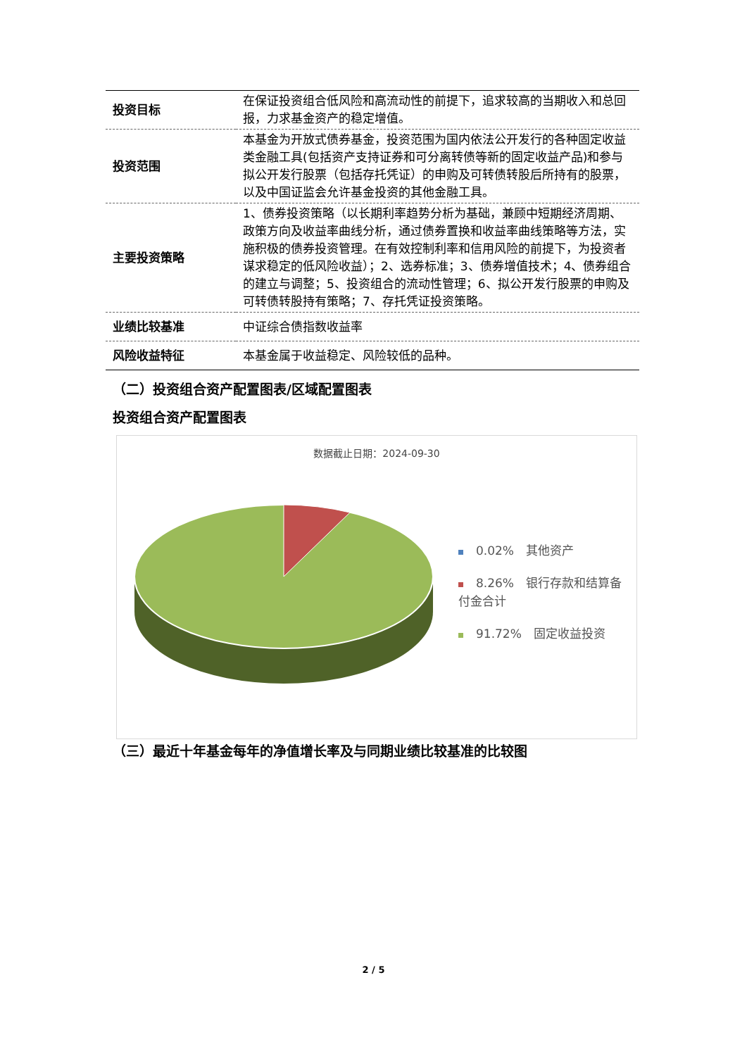| 投资目标 | 在保证投资组合低风险和高流动性的前提下，追求较高的当期收入和总回报，力求基金资产的稳定增值。 |
| 投资范围 | 本基金为开放式债券基金，投资范围为国内依法公开发行的各种固定收益类金融工具(包括资产支持证券和可分离转债等新的固定收益产品)和参与拟公开发行股票（包括存托凭证）的申购及可转债转股后所持有的股票，以及中国证监会允许基金投资的其他金融工具。 |
| 主要投资策略 | 1、债券投资策略（以长期利率趋势分析为基础，兼顾中短期经济周期、政策方向及收益率曲线分析，通过债券置换和收益率曲线策略等方法，实施积极的债券投资管理。在有效控制利率和信用风险的前提下，为投资者谋求稳定的低风险收益）；2、选券标准；3、债券增值技术；4、债券组合的建立与调整；5、投资组合的流动性管理；6、拟公开发行股票的申购及可转债转股持有策略；7、存托凭证投资策略。 |
| 业绩比较基准 | 中证综合债指数收益率 |
| 风险收益特征 | 本基金属于收益稳定、风险较低的品种。 |
（二）投资组合资产配置图表/区域配置图表
投资组合资产配置图表
数据截止日期：2024-09-30
0.02%　其他资产
8.26%　银行存款和结算备付金合计
91.72%　固定收益投资
（三）最近十年基金每年的净值增长率及与同期业绩比较基准的比较图
2 / 5